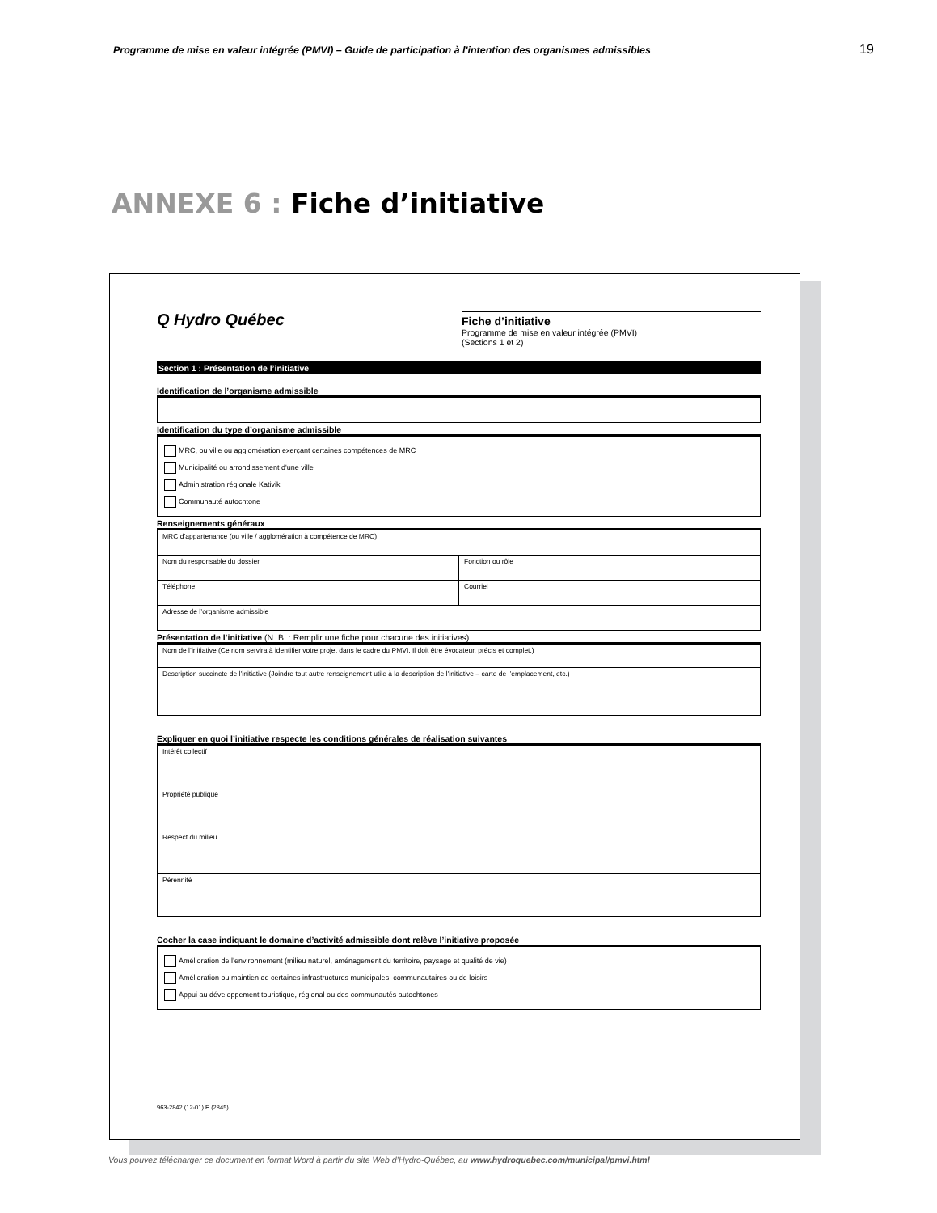Programme de mise en valeur intégrée (PMVI) – Guide de participation à l'intention des organismes admissibles 19
ANNEXE 6 : Fiche d’initiative
Q Hydro Québec
Fiche d’initiative
Programme de mise en valeur intégrée (PMVI)
(Sections 1 et 2)
Section 1 : Présentation de l’initiative
Identification de l’organisme admissible
Identification du type d’organisme admissible
MRC, ou ville ou agglomération exerçant certaines compétences de MRC
Municipalité ou arrondissement d'une ville
Administration régionale Kativik
Communauté autochtone
Renseignements généraux
| MRC d’appartenance (ou ville / agglomération à compétence de MRC) | |
| Nom du responsable du dossier | Fonction ou rôle |
| Téléphone | Courriel |
| Adresse de l’organisme admissible | |
Présentation de l’initiative (N. B. : Remplir une fiche pour chacune des initiatives)
| Nom de l’initiative (Ce nom servira à identifier votre projet dans le cadre du PMVI. Il doit être évocateur, précis et complet.) |
| Description succincte de l’initiative (Joindre tout autre renseignement utile à la description de l’initiative – carte de l’emplacement, etc.) |
Expliquer en quoi l’initiative respecte les conditions générales de réalisation suivantes
| Intérêt collectif |
| Propriété publique |
| Respect du milieu |
| Pérennité |
Cocher la case indiquant le domaine d’activité admissible dont relève l’initiative proposée
Amélioration de l’environnement (milieu naturel, aménagement du territoire, paysage et qualité de vie)
Amélioration ou maintien de certaines infrastructures municipales, communautaires ou de loisirs
Appui au développement touristique, régional ou des communautés autochtones
963-2842 (12-01) E (2845)
Vous pouvez télécharger ce document en format Word à partir du site Web d’Hydro-Québec, au www.hydroquebec.com/municipal/pmvi.html